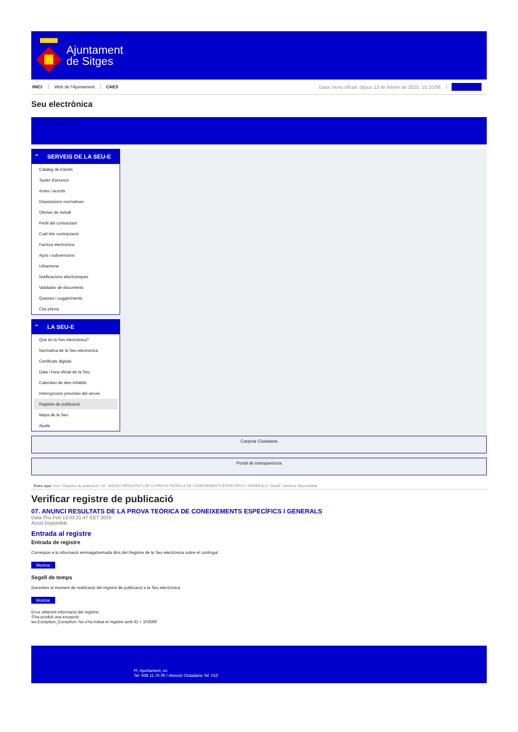Ajuntament
de Sitges
INICI Web de l'Ajuntament CAES Data i hora oficial: dijous 13 de febrer de 2025, 15:10:06 Sincronitza
Seu electrònica
Obtenir còpia autèntica
⌃ SERVEIS DE LA SEU-E
Catàleg de tràmits
Tauler d'anuncis
Actes i acords
Disposicions normatives
Ofertes de treball
Perfil del contractant
Codi ètic contractació
Factura electrònica
Ajuts i subvencions
Urbanisme
Notificacions electròniques
Validador de documents
Queixes i suggeriments
Cita prèvia
⌃ LA SEU-E
Què és la Seu electrònica?
Normativa de la Seu electrònica
Certificats digitals
Data i hora oficial de la Seu
Calendari de dies inhàbils
Interrupcions previstes del servei
Registre de publicació
Mapa de la Seu
Ajuda
Carpeta Ciutadana
Portal de transparència
Esteu aquí: Inici / Registre de publicació / 07. ANUNCI RESULTATS DE LA PROVA TEÒRICA DE CONEIXEMENTS ESPECÍFICS I GENERALS / Detall / Verificar disponibilitat
Verificar registre de publicació
07. ANUNCI RESULTATS DE LA PROVA TEÒRICA DE CONEIXEMENTS ESPECÍFICS I GENERALS
Data Thu Feb 13 03:21:47 CET 2025
Acció Disponible
Entrada al registre
Entrada de registre
Correspon a la informació emmagatzemada dins del Registre de la Seu electrònica sobre el contingut
Mostrar
Segell de temps
Garanteix el moment de realització del registre de publicació a la Seu electrònica
Mostrar
Error obtenint informació del registre:
S'ha produit una excepció
ws.Exception_Exception: No s'ha trobat el registre amb ID = 103589
Pl. Ajuntament, sn.
Tel. 938 11 76 00 / Atenció Ciutadana Tel. 010